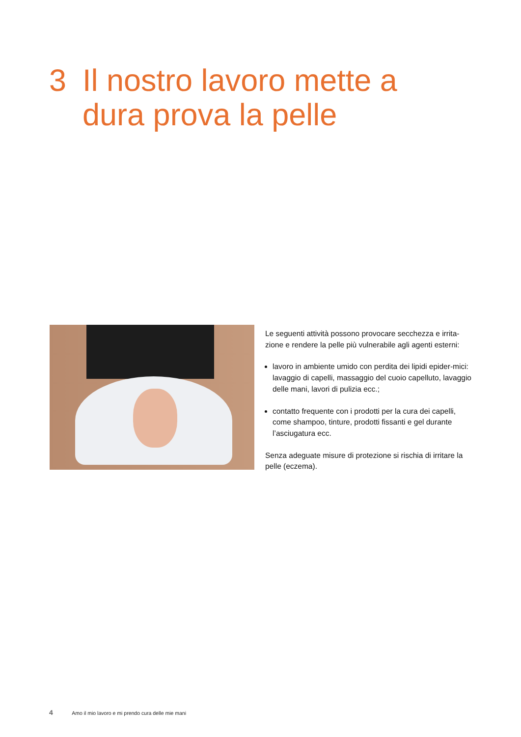3 Il nostro lavoro mette a
dura prova la pelle
Le seguenti attività possono provocare secchezza e irrita-zione e rendere la pelle più vulnerabile agli agenti esterni:
lavoro in ambiente umido con perdita dei lipidi epider-mici: lavaggio di capelli, massaggio del cuoio capelluto, lavaggio delle mani, lavori di pulizia ecc.;
contatto frequente con i prodotti per la cura dei capelli, come shampoo, tinture, prodotti fissanti e gel durante l’asciugatura ecc.
Senza adeguate misure di protezione si rischia di irritare la pelle (eczema).
4 Amo il mio lavoro e mi prendo cura delle mie mani